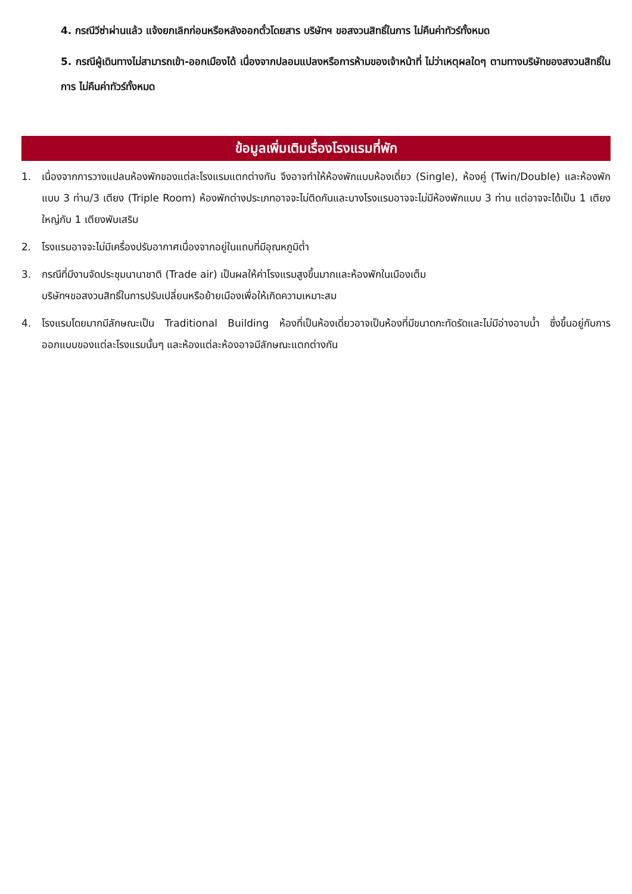4. กรณีวีซ่าผ่านแล้ว แจ้งยกเลิกก่อนหรือหลังออกตั๋วโดยสาร บริษัทฯ ขอสงวนสิทธิ์ในการ ไม่คืนค่าทัวร์ทั้งหมด
5. กรณีผู้เดินทางไม่สามารถเข้า-ออกเมืองได้ เนื่องจากปลอมแปลงหรือการห้ามของเจ้าหน้าที่ ไม่ว่าเหตุผลใดๆ ตามทางบริษัทของสงวนสิทธิ์ในการ ไม่คืนค่าทัวร์ทั้งหมด
ข้อมูลเพิ่มเติมเรื่องโรงแรมที่พัก
1. เนื่องจากการวางแปลนห้องพักของแต่ละโรงแรมแตกต่างกัน จึงอาจทำให้ห้องพักแบบห้องเดี่ยว (Single), ห้องคู่ (Twin/Double) และห้องพักแบบ 3 ท่าน/3 เตียง (Triple Room) ห้องพักต่างประเภทอาจจะไม่ติดกันและบางโรงแรมอาจจะไม่มีห้องพักแบบ 3 ท่าน แต่อาจจะได้เป็น 1 เตียงใหญ่กับ 1 เตียงพับเสริม
2. โรงแรมอาจจะไม่มีเครื่องปรับอากาศเนื่องจากอยู่ในแถบที่มีอุณหภูมิต่ำ
3. กรณีที่มีงานจัดประชุมนานาชาติ (Trade air) เป็นผลให้ค่าโรงแรมสูงขึ้นมากและห้องพักในเมืองเต็ม
บริษัทฯขอสงวนสิทธิ์ในการปรับเปลี่ยนหรือย้ายเมืองเพื่อให้เกิดความเหมาะสม
4. โรงแรมโดยมากมีลักษณะเป็น Traditional Building ห้องที่เป็นห้องเดี่ยวอาจเป็นห้องที่มีขนาดกะทัดรัดและไม่มีอ่างอาบน้ำ ซึ่งขึ้นอยู่กับการออกแบบของแต่ละโรงแรมนั้นๆ และห้องแต่ละห้องอาจมีลักษณะแตกต่างกัน